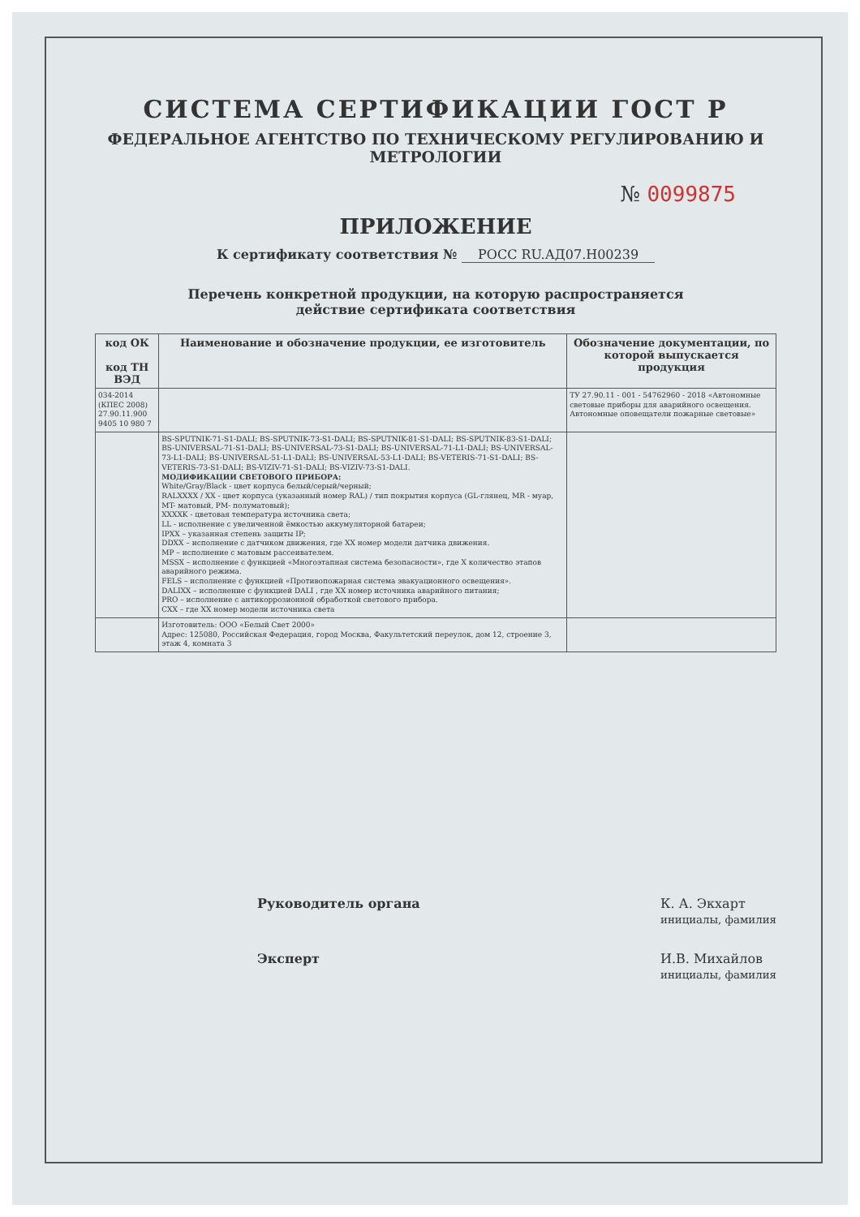СИСТЕМА СЕРТИФИКАЦИИ ГОСТ Р
ФЕДЕРАЛЬНОЕ АГЕНТСТВО ПО ТЕХНИЧЕСКОМУ РЕГУЛИРОВАНИЮ И МЕТРОЛОГИИ
№ 0099875
ПРИЛОЖЕНИЕ
К сертификату соответствия № РОСС RU.АД07.Н00239
Перечень конкретной продукции, на которую распространяется
действие сертификата соответствия
| код ОК код ТН ВЭД | Наименование и обозначение продукции, ее изготовитель | Обозначение документации, по которой выпускается продукция |
| --- | --- | --- |
| 034-2014 (КПЕС 2008) 27.90.11.900 9405 10 980 7 | | ТУ 27.90.11 - 001 - 54762960 - 2018 «Автономные световые приборы для аварийного освещения. Автономные оповещатели пожарные световые» |
| | BS-SPUTNIK-71-S1-DALI; BS-SPUTNIK-73-S1-DALI; BS-SPUTNIK-81-S1-DALI; BS-SPUTNIK-83-S1-DALI; BS-UNIVERSAL-71-S1-DALI; BS-UNIVERSAL-73-S1-DALI; BS-UNIVERSAL-71-L1-DALI; BS-UNIVERSAL-73-L1-DALI; BS-UNIVERSAL-51-L1-DALI; BS-UNIVERSAL-53-L1-DALI; BS-VETERIS-71-S1-DALI; BS-VETERIS-73-S1-DALI; BS-VIZIV-71-S1-DALI; BS-VIZIV-73-S1-DALI. МОДИФИКАЦИИ СВЕТОВОГО ПРИБОРА: White/Gray/Black - цвет корпуса белый/серый/черный; RALXXXX / XX - цвет корпуса (указанный номер RAL) / тип покрытия корпуса (GL-глянец, MR - муар, MT- матовый, PM- полуматовый); XXXXK - цветовая температура источника света; LL - исполнение с увеличенной ёмкостью аккумуляторной батареи; IPXX – указанная степень защиты IP; DDXX – исполнение с датчиком движения, где XX номер модели датчика движения. MP – исполнение с матовым рассеивателем. MSSX – исполнение с функцией «Многоэтапная система безопасности», где X количество этапов аварийного режима. FELS – исполнение с функцией «Противопожарная система эвакуационного освещения». DALIXX – исполнение с функцией DALI , где XX номер источника аварийного питания; PRO – исполнение с антикоррозионной обработкой светового прибора. CXX – где XX номер модели источника света | |
| | Изготовитель: ООО «Белый Свет 2000» Адрес: 125080, Российская Федерация, город Москва, Факультетский переулок, дом 12, строение 3, этаж 4, комната 3 | |
Руководитель органа К. А. Экхарт
инициалы, фамилия
Эксперт И.В. Михайлов
инициалы, фамилия